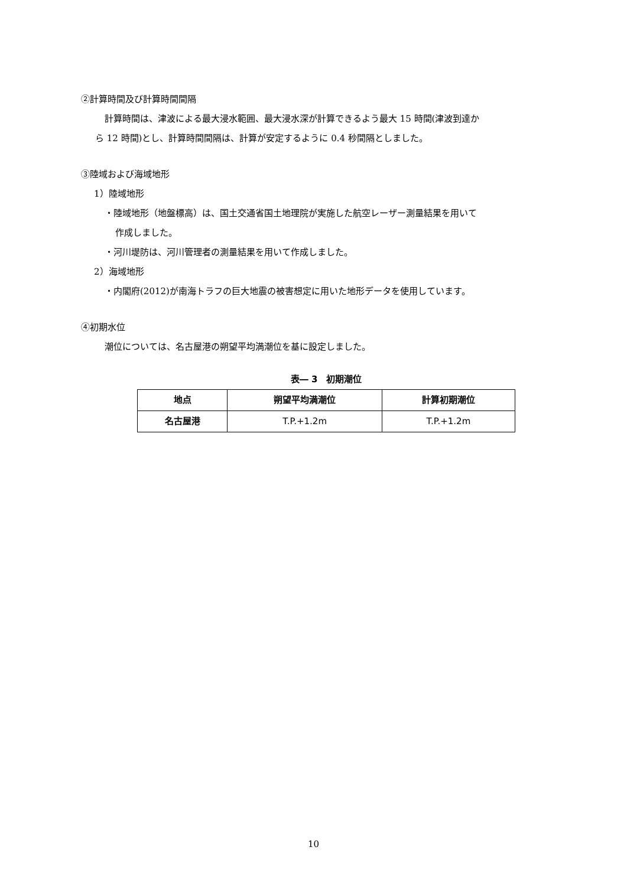②計算時間及び計算時間間隔
計算時間は、津波による最大浸水範囲、最大浸水深が計算できるよう最大 15 時間(津波到達か
ら 12 時間)とし、計算時間間隔は、計算が安定するように 0.4 秒間隔としました。
③陸域および海域地形
1）陸域地形
・陸域地形（地盤標高）は、国土交通省国土地理院が実施した航空レーザー測量結果を用いて
作成しました。
・河川堤防は、河川管理者の測量結果を用いて作成しました。
2）海域地形
・内閣府(2012)が南海トラフの巨大地震の被害想定に用いた地形データを使用しています。
④初期水位
潮位については、名古屋港の朔望平均満潮位を基に設定しました。
表― 3　初期潮位
| 地点 | 朔望平均満潮位 | 計算初期潮位 |
| --- | --- | --- |
| 名古屋港 | T.P.+1.2m | T.P.+1.2m |
10